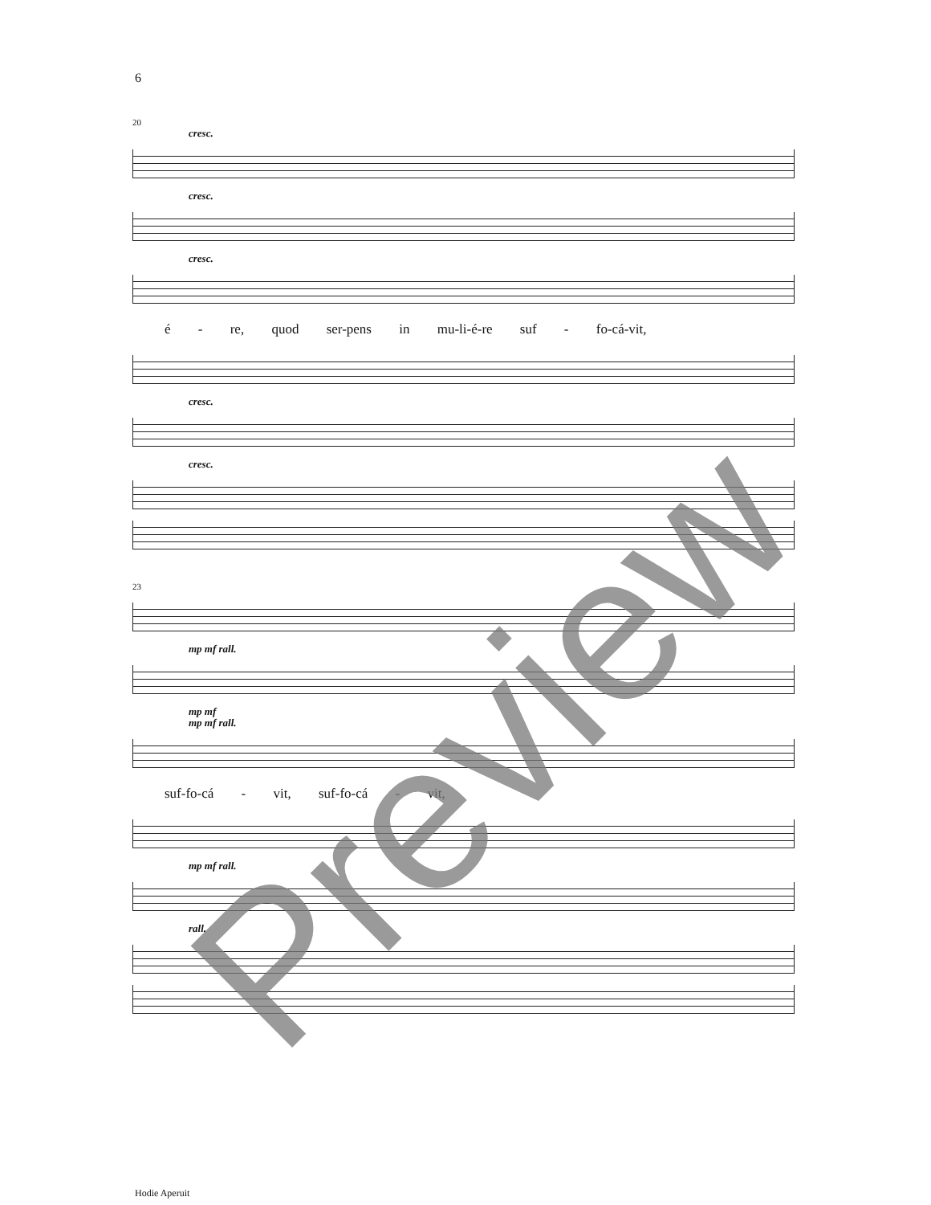6
20
cresc.
cresc.
cresc.
é - re, quod ser-pens in mu-li-é-re suf - fo-cá-vit,
cresc.
cresc.
23
mp mf rall.
mp mf
mp mf rall.
suf-fo-cá - vit, suf-fo-cá - vit,
mp mf rall.
rall.
Hodie Aperuit
Preview